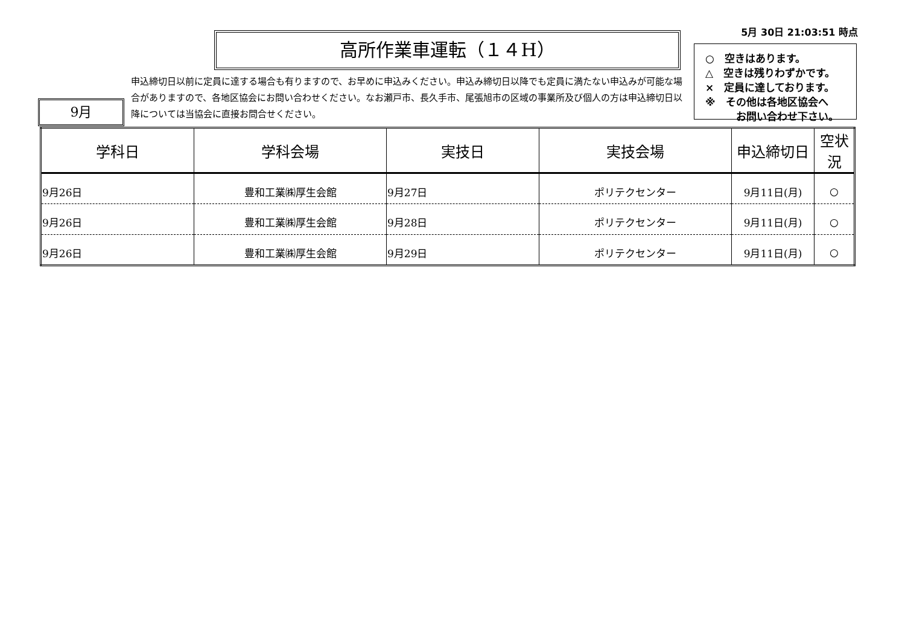5月 30日 21:03:51 時点
高所作業車運転（１４H）
○　空きはあります。
△　空きは残りわずかです。
×　定員に達しております。
※　その他は各地区協会へ
　　　お問い合わせ下さい。
申込締切日以前に定員に達する場合も有りますので、お早めに申込みください。申込み締切日以降でも定員に満たない申込みが可能な場合がありますので、各地区協会にお問い合わせください。なお瀬戸市、長久手市、尾張旭市の区域の事業所及び個人の方は申込締切日以降については当協会に直接お問合せください。
9月
| 学科日 | 学科会場 | 実技日 | 実技会場 | 申込締切日 | 空状況 |
| --- | --- | --- | --- | --- | --- |
| 9月26日 | 豊和工業㈱厚生会館 | 9月27日 | ポリテクセンター | 9月11日(月) | ○ |
| 9月26日 | 豊和工業㈱厚生会館 | 9月28日 | ポリテクセンター | 9月11日(月) | ○ |
| 9月26日 | 豊和工業㈱厚生会館 | 9月29日 | ポリテクセンター | 9月11日(月) | ○ |